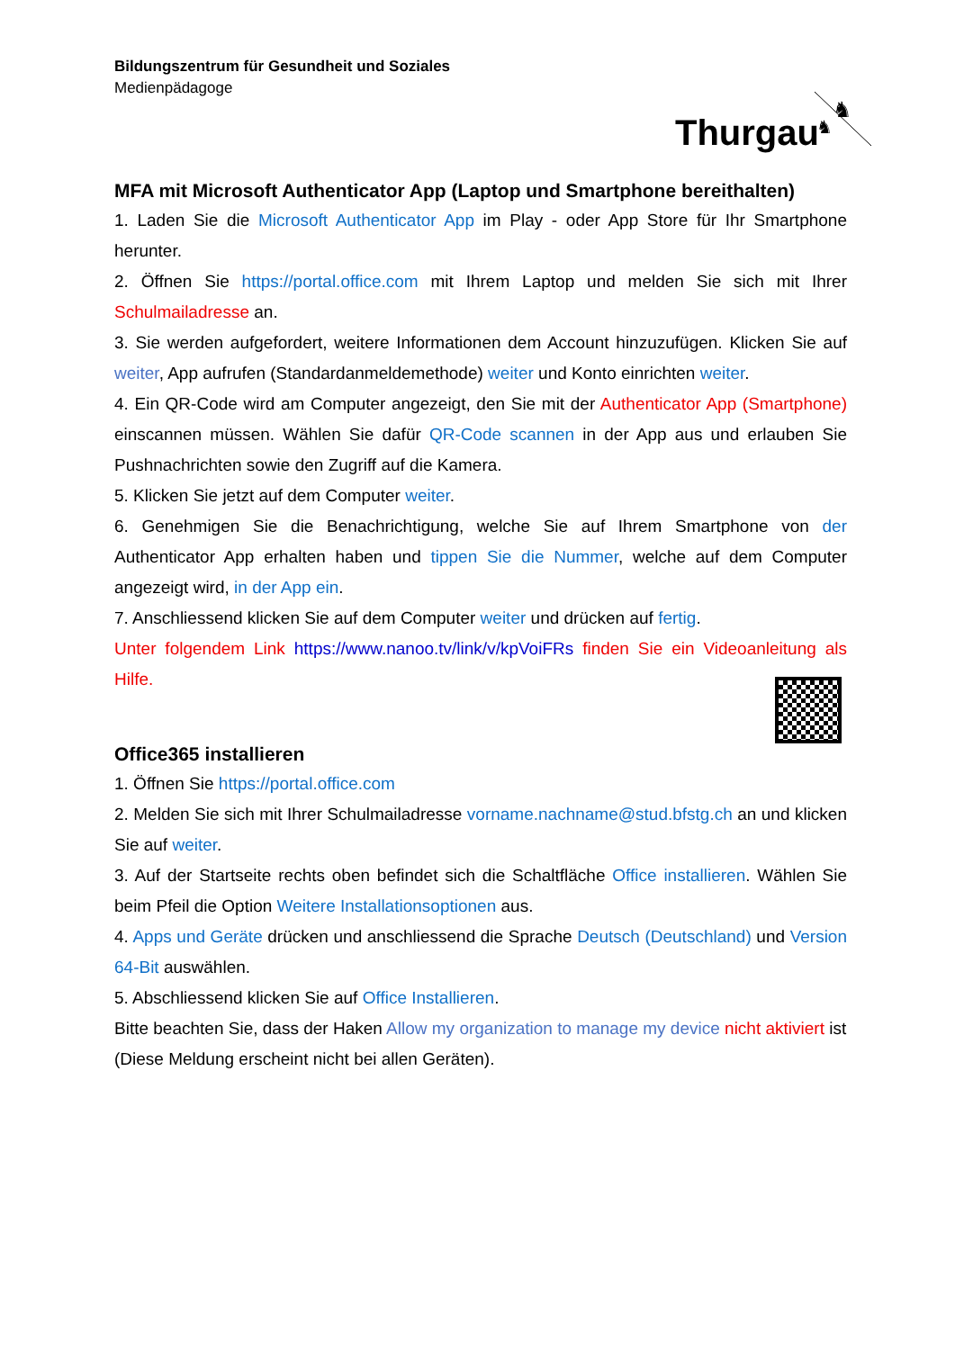Bildungszentrum für Gesundheit und Soziales
Medienpädagoge
Thurgau
♞
♞
MFA mit Microsoft Authenticator App (Laptop und Smartphone bereithalten)
1. Laden Sie die Microsoft Authenticator App im Play - oder App Store für Ihr Smartphone herunter.
2. Öffnen Sie https://portal.office.com mit Ihrem Laptop und melden Sie sich mit Ihrer Schulmailadresse an.
3. Sie werden aufgefordert, weitere Informationen dem Account hinzuzufügen. Klicken Sie auf weiter, App aufrufen (Standardanmeldemethode) weiter und Konto einrichten weiter.
4. Ein QR-Code wird am Computer angezeigt, den Sie mit der Authenticator App (Smartphone) einscannen müssen. Wählen Sie dafür QR-Code scannen in der App aus und erlauben Sie Pushnachrichten sowie den Zugriff auf die Kamera.
5. Klicken Sie jetzt auf dem Computer weiter.
6. Genehmigen Sie die Benachrichtigung, welche Sie auf Ihrem Smartphone von der Authenticator App erhalten haben und tippen Sie die Nummer, welche auf dem Computer angezeigt wird, in der App ein.
7. Anschliessend klicken Sie auf dem Computer weiter und drücken auf fertig.
Unter folgendem Link https://www.nanoo.tv/link/v/kpVoiFRs finden Sie ein Videoanleitung als Hilfe.
Office365 installieren
1. Öffnen Sie https://portal.office.com
2. Melden Sie sich mit Ihrer Schulmailadresse vorname.nachname@stud.bfstg.ch an und klicken Sie auf weiter.
3. Auf der Startseite rechts oben befindet sich die Schaltfläche Office installieren. Wählen Sie beim Pfeil die Option Weitere Installationsoptionen aus.
4. Apps und Geräte drücken und anschliessend die Sprache Deutsch (Deutschland) und Version 64-Bit auswählen.
5. Abschliessend klicken Sie auf Office Installieren.
Bitte beachten Sie, dass der Haken Allow my organization to manage my device nicht aktiviert ist (Diese Meldung erscheint nicht bei allen Geräten).